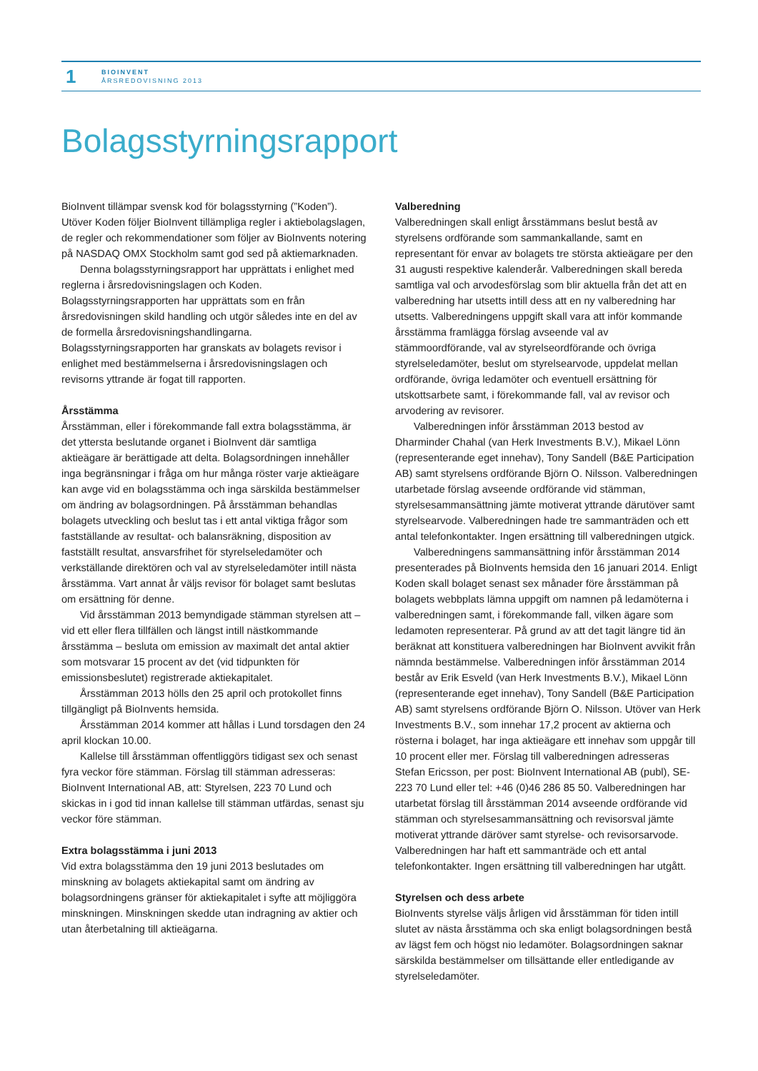1
BIOINVENT
ÅRSREDOVISNING 2013
Bolagsstyrningsrapport
BioInvent tillämpar svensk kod för bolagsstyrning (”Koden”). Utöver Koden följer BioInvent tillämpliga regler i aktiebolagslagen, de regler och rekommendationer som följer av BioInvents notering på NASDAQ OMX Stockholm samt god sed på aktiemarknaden.
Denna bolagsstyrningsrapport har upprättats i enlighet med reglerna i årsredovisningslagen och Koden. Bolagsstyrningsrapporten har upprättats som en från årsredovisningen skild handling och utgör således inte en del av de formella årsredovisningshandlingarna. Bolagsstyrningsrapporten har granskats av bolagets revisor i enlighet med bestämmelserna i årsredovisningslagen och revisorns yttrande är fogat till rapporten.
Årsstämma
Årsstämman, eller i förekommande fall extra bolagsstämma, är det yttersta beslutande organet i BioInvent där samtliga aktieägare är berättigade att delta. Bolagsordningen innehåller inga begränsningar i fråga om hur många röster varje aktieägare kan avge vid en bolagsstämma och inga särskilda bestämmelser om ändring av bolagsordningen. På årsstämman behandlas bolagets utveckling och beslut tas i ett antal viktiga frågor som fastställande av resultat- och balansräkning, disposition av fastställt resultat, ansvarsfrihet för styrelseledamöter och verkställande direktören och val av styrelseledamöter intill nästa årsstämma. Vart annat år väljs revisor för bolaget samt beslutas om ersättning för denne.
Vid årsstämman 2013 bemyndigade stämman styrelsen att – vid ett eller flera tillfällen och längst intill nästkommande årsstämma – besluta om emission av maximalt det antal aktier som motsvarar 15 procent av det (vid tidpunkten för emissionsbeslutet) registrerade aktiekapitalet.
Årsstämman 2013 hölls den 25 april och protokollet finns tillgängligt på BioInvents hemsida.
Årsstämman 2014 kommer att hållas i Lund torsdagen den 24 april klockan 10.00.
Kallelse till årsstämman offentliggörs tidigast sex och senast fyra veckor före stämman. Förslag till stämman adresseras: BioInvent International AB, att: Styrelsen, 223 70 Lund och skickas in i god tid innan kallelse till stämman utfärdas, senast sju veckor före stämman.
Extra bolagsstämma i juni 2013
Vid extra bolagsstämma den 19 juni 2013 beslutades om minskning av bolagets aktiekapital samt om ändring av bolagsordningens gränser för aktiekapitalet i syfte att möjliggöra minskningen. Minskningen skedde utan indragning av aktier och utan återbetalning till aktieägarna.
Valberedning
Valberedningen skall enligt årsstämmans beslut bestå av styrelsens ordförande som sammankallande, samt en representant för envar av bolagets tre största aktieägare per den 31 augusti respektive kalenderår. Valberedningen skall bereda samtliga val och arvodesförslag som blir aktuella från det att en valberedning har utsetts intill dess att en ny valberedning har utsetts. Valberedningens uppgift skall vara att inför kommande årsstämma framlägga förslag avseende val av stämmoordförande, val av styrelseordförande och övriga styrelseledamöter, beslut om styrelsearvode, uppdelat mellan ordförande, övriga ledamöter och eventuell ersättning för utskottsarbete samt, i förekommande fall, val av revisor och arvodering av revisorer.
Valberedningen inför årsstämman 2013 bestod av Dharminder Chahal (van Herk Investments B.V.), Mikael Lönn (representerande eget innehav), Tony Sandell (B&E Participation AB) samt styrelsens ordförande Björn O. Nilsson. Valberedningen utarbetade förslag avseende ordförande vid stämman, styrelsesammansättning jämte motiverat yttrande därutöver samt styrelsearvode. Valberedningen hade tre sammanträden och ett antal telefonkontakter. Ingen ersättning till valberedningen utgick.
Valberedningens sammansättning inför årsstämman 2014 presenterades på BioInvents hemsida den 16 januari 2014. Enligt Koden skall bolaget senast sex månader före årsstämman på bolagets webbplats lämna uppgift om namnen på ledamöterna i valberedningen samt, i förekommande fall, vilken ägare som ledamoten representerar. På grund av att det tagit längre tid än beräknat att konstituera valberedningen har BioInvent avvikit från nämnda bestämmelse. Valberedningen inför årsstämman 2014 består av Erik Esveld (van Herk Investments B.V.), Mikael Lönn (representerande eget innehav), Tony Sandell (B&E Participation AB) samt styrelsens ordförande Björn O. Nilsson. Utöver van Herk Investments B.V., som innehar 17,2 procent av aktierna och rösterna i bolaget, har inga aktieägare ett innehav som uppgår till 10 procent eller mer. Förslag till valberedningen adresseras Stefan Ericsson, per post: BioInvent International AB (publ), SE-223 70 Lund eller tel: +46 (0)46 286 85 50. Valberedningen har utarbetat förslag till årsstämman 2014 avseende ordförande vid stämman och styrelsesammansättning och revisorsval jämte motiverat yttrande däröver samt styrelse- och revisorsarvode. Valberedningen har haft ett sammanträde och ett antal telefonkontakter. Ingen ersättning till valberedningen har utgått.
Styrelsen och dess arbete
BioInvents styrelse väljs årligen vid årsstämman för tiden intill slutet av nästa årsstämma och ska enligt bolagsordningen bestå av lägst fem och högst nio ledamöter. Bolagsordningen saknar särskilda bestämmelser om tillsättande eller entledigande av styrelseledamöter.